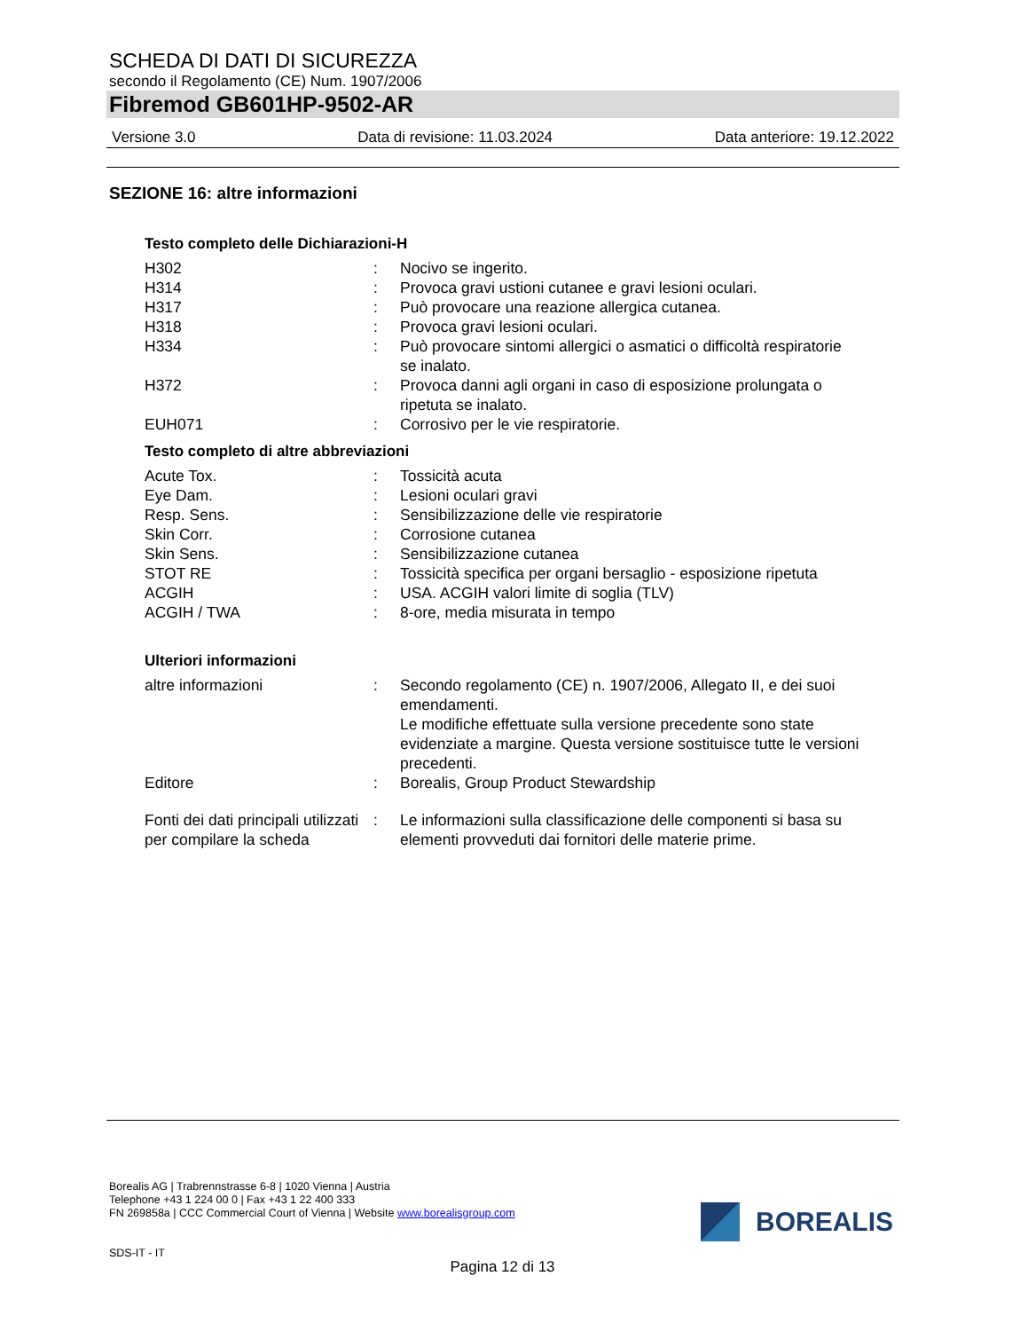SCHEDA DI DATI DI SICUREZZA
secondo il Regolamento (CE) Num. 1907/2006
Fibremod GB601HP-9502-AR
Versione 3.0 Data di revisione: 11.03.2024 Data anteriore: 19.12.2022
SEZIONE 16: altre informazioni
Testo completo delle Dichiarazioni-H
| H302 | : | Nocivo se ingerito. |
| H314 | : | Provoca gravi ustioni cutanee e gravi lesioni oculari. |
| H317 | : | Può provocare una reazione allergica cutanea. |
| H318 | : | Provoca gravi lesioni oculari. |
| H334 | : | Può provocare sintomi allergici o asmatici o difficoltà respiratorie se inalato. |
| H372 | : | Provoca danni agli organi in caso di esposizione prolungata o ripetuta se inalato. |
| EUH071 | : | Corrosivo per le vie respiratorie. |
Testo completo di altre abbreviazioni
| Acute Tox. | : | Tossicità acuta |
| Eye Dam. | : | Lesioni oculari gravi |
| Resp. Sens. | : | Sensibilizzazione delle vie respiratorie |
| Skin Corr. | : | Corrosione cutanea |
| Skin Sens. | : | Sensibilizzazione cutanea |
| STOT RE | : | Tossicità specifica per organi bersaglio - esposizione ripetuta |
| ACGIH | : | USA. ACGIH valori limite di soglia (TLV) |
| ACGIH / TWA | : | 8-ore, media misurata in tempo |
Ulteriori informazioni
| altre informazioni | : | Secondo regolamento (CE) n. 1907/2006, Allegato II, e dei suoi emendamenti. Le modifiche effettuate sulla versione precedente sono state evidenziate a margine. Questa versione sostituisce tutte le versioni precedenti. |
| Editore | : | Borealis, Group Product Stewardship |
| Fonti dei dati principali utilizzati per compilare la scheda | : | Le informazioni sulla classificazione delle componenti si basa su elementi provveduti dai fornitori delle materie prime. |
Borealis AG | Trabrennstrasse 6-8 | 1020 Vienna | Austria
Telephone +43 1 224 00 0 | Fax +43 1 22 400 333
FN 269858a | CCC Commercial Court of Vienna | Website www.borealisgroup.com
BOREALIS
SDS-IT - IT
Pagina 12 di 13